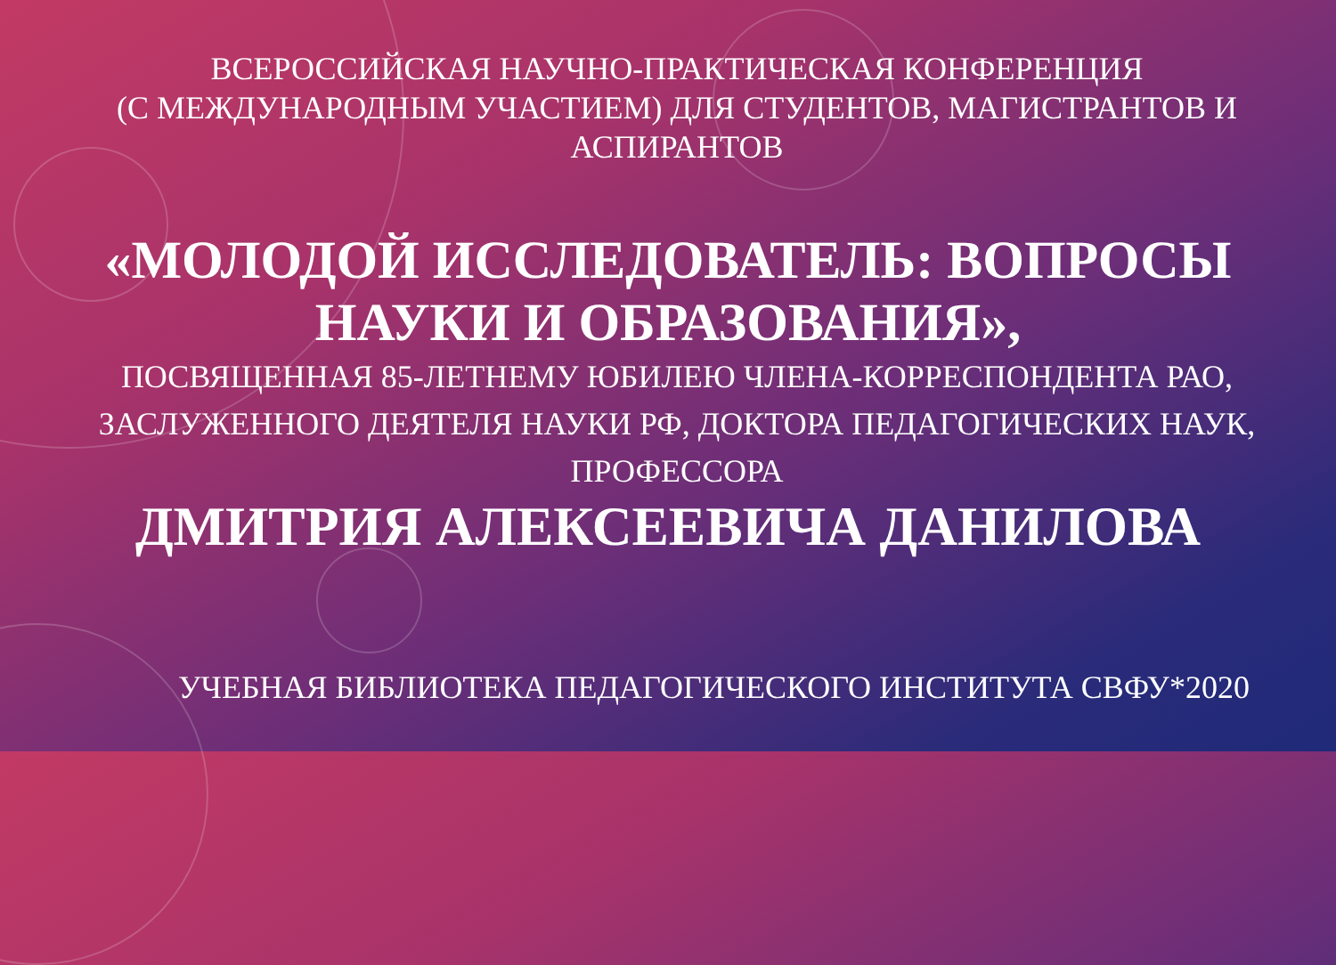ВСЕРОССИЙСКАЯ НАУЧНО-ПРАКТИЧЕСКАЯ КОНФЕРЕНЦИЯ
(С МЕЖДУНАРОДНЫМ УЧАСТИЕМ) ДЛЯ СТУДЕНТОВ, МАГИСТРАНТОВ И АСПИРАНТОВ
«МОЛОДОЙ ИССЛЕДОВАТЕЛЬ: ВОПРОСЫ
НАУКИ И ОБРАЗОВАНИЯ»,
ПОСВЯЩЕННАЯ 85-ЛЕТНЕМУ ЮБИЛЕЮ ЧЛЕНА-КОРРЕСПОНДЕНТА РАО, ЗАСЛУЖЕННОГО ДЕЯТЕЛЯ НАУКИ РФ, ДОКТОРА ПЕДАГОГИЧЕСКИХ НАУК, ПРОФЕССОРА
ДМИТРИЯ АЛЕКСЕЕВИЧА ДАНИЛОВА
УЧЕБНАЯ БИБЛИОТЕКА ПЕДАГОГИЧЕСКОГО ИНСТИТУТА СВФУ*2020